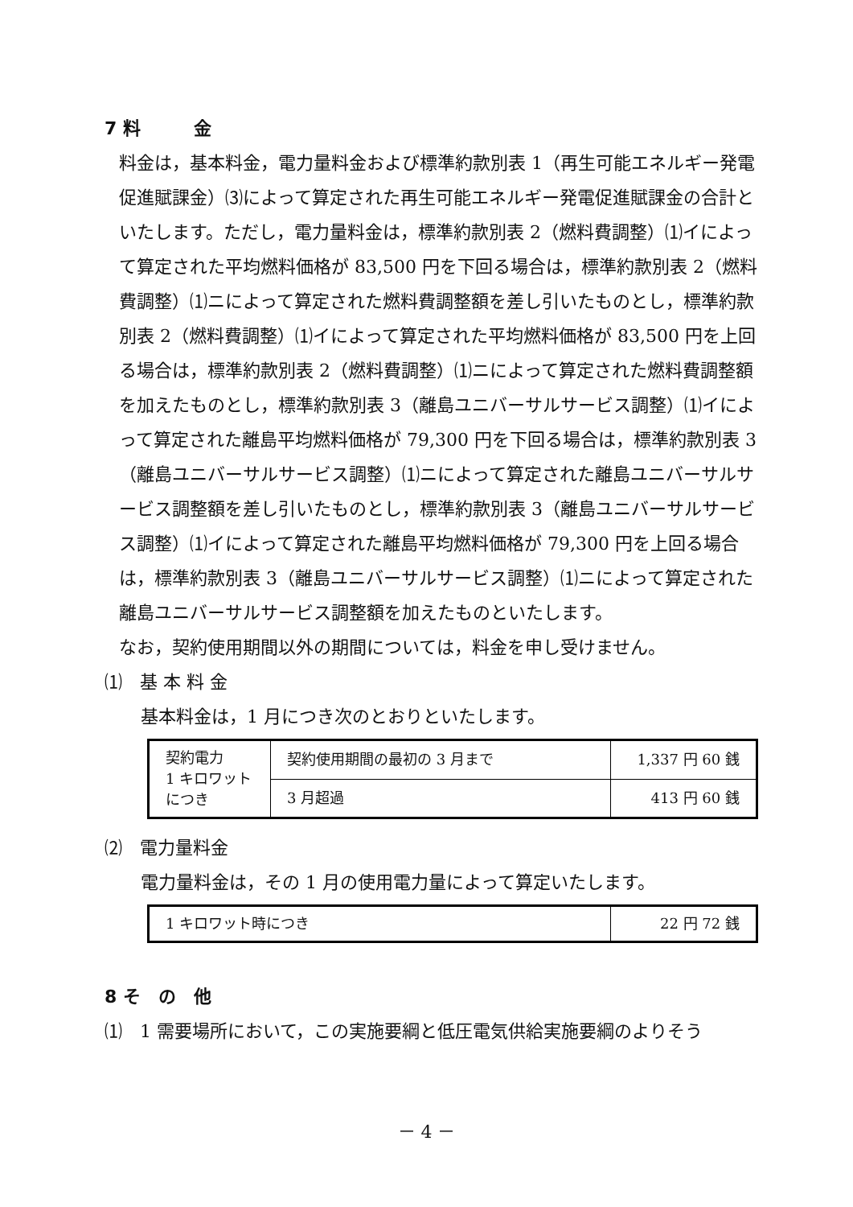7 料　　　金
料金は，基本料金，電力量料金および標準約款別表 1（再生可能エネルギー発電促進賦課金）⑶によって算定された再生可能エネルギー発電促進賦課金の合計といたします。ただし，電力量料金は，標準約款別表 2（燃料費調整）⑴イによって算定された平均燃料価格が 83,500 円を下回る場合は，標準約款別表 2（燃料費調整）⑴ニによって算定された燃料費調整額を差し引いたものとし，標準約款別表 2（燃料費調整）⑴イによって算定された平均燃料価格が 83,500 円を上回る場合は，標準約款別表 2（燃料費調整）⑴ニによって算定された燃料費調整額を加えたものとし，標準約款別表 3（離島ユニバーサルサービス調整）⑴イによって算定された離島平均燃料価格が 79,300 円を下回る場合は，標準約款別表 3（離島ユニバーサルサービス調整）⑴ニによって算定された離島ユニバーサルサービス調整額を差し引いたものとし，標準約款別表 3（離島ユニバーサルサービス調整）⑴イによって算定された離島平均燃料価格が 79,300 円を上回る場合は，標準約款別表 3（離島ユニバーサルサービス調整）⑴ニによって算定された離島ユニバーサルサービス調整額を加えたものといたします。
なお，契約使用期間以外の期間については，料金を申し受けません。
⑴　基 本 料 金
基本料金は，1 月につき次のとおりといたします。
| 契約電力 1 キロワット につき | 契約使用期間の最初の 3 月まで | 1,337 円 60 銭 |
| | 3 月超過 | 413 円 60 銭 |
⑵　電力量料金
電力量料金は，その 1 月の使用電力量によって算定いたします。
| 1 キロワット時につき | 22 円 72 銭 |
8 そ　の　他
⑴　1 需要場所において，この実施要綱と低圧電気供給実施要綱のよりそう
－ 4 －